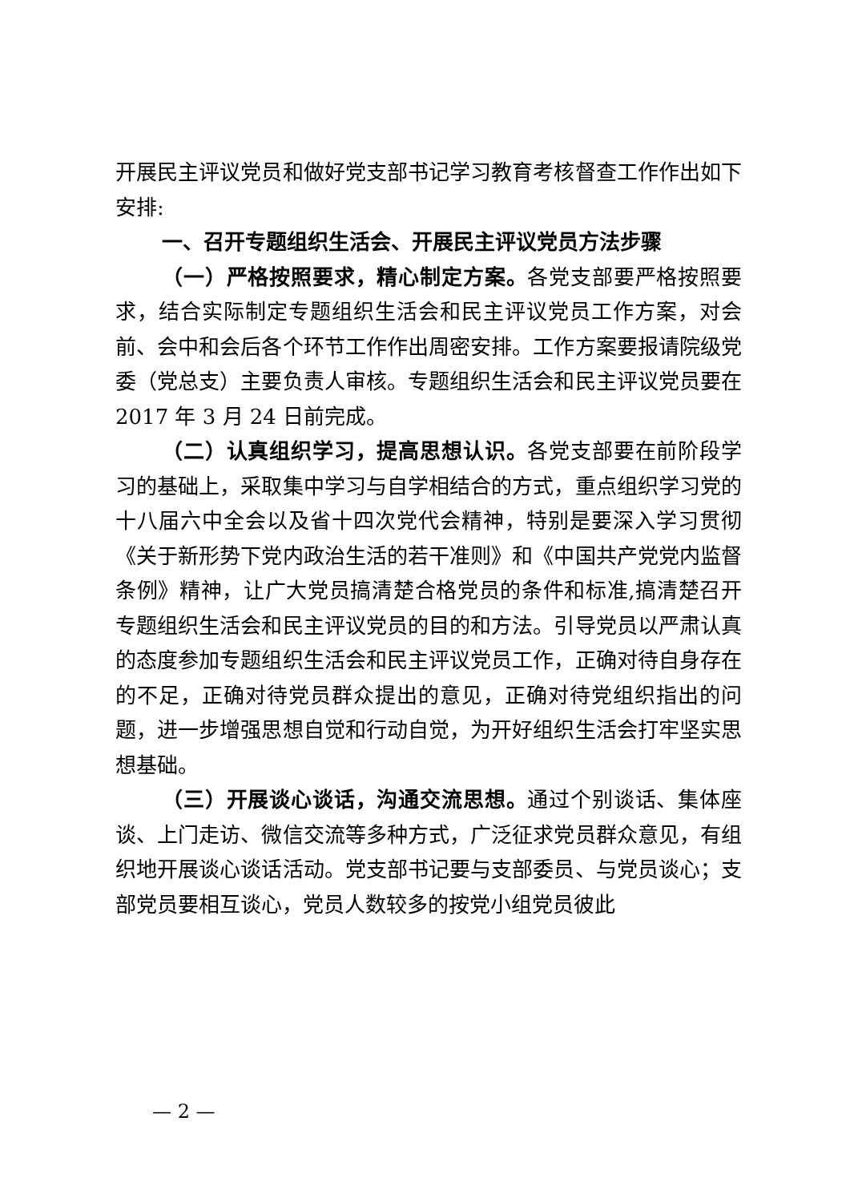开展民主评议党员和做好党支部书记学习教育考核督查工作作出如下安排:
一、召开专题组织生活会、开展民主评议党员方法步骤
（一）严格按照要求，精心制定方案。各党支部要严格按照要求，结合实际制定专题组织生活会和民主评议党员工作方案，对会前、会中和会后各个环节工作作出周密安排。工作方案要报请院级党委（党总支）主要负责人审核。专题组织生活会和民主评议党员要在 2017 年 3 月 24 日前完成。
（二）认真组织学习，提高思想认识。各党支部要在前阶段学习的基础上，采取集中学习与自学相结合的方式，重点组织学习党的十八届六中全会以及省十四次党代会精神，特别是要深入学习贯彻《关于新形势下党内政治生活的若干准则》和《中国共产党党内监督条例》精神，让广大党员搞清楚合格党员的条件和标准,搞清楚召开专题组织生活会和民主评议党员的目的和方法。引导党员以严肃认真的态度参加专题组织生活会和民主评议党员工作，正确对待自身存在的不足，正确对待党员群众提出的意见，正确对待党组织指出的问题，进一步增强思想自觉和行动自觉，为开好组织生活会打牢坚实思想基础。
（三）开展谈心谈话，沟通交流思想。通过个别谈话、集体座谈、上门走访、微信交流等多种方式，广泛征求党员群众意见，有组织地开展谈心谈话活动。党支部书记要与支部委员、与党员谈心；支部党员要相互谈心，党员人数较多的按党小组党员彼此
— 2 —